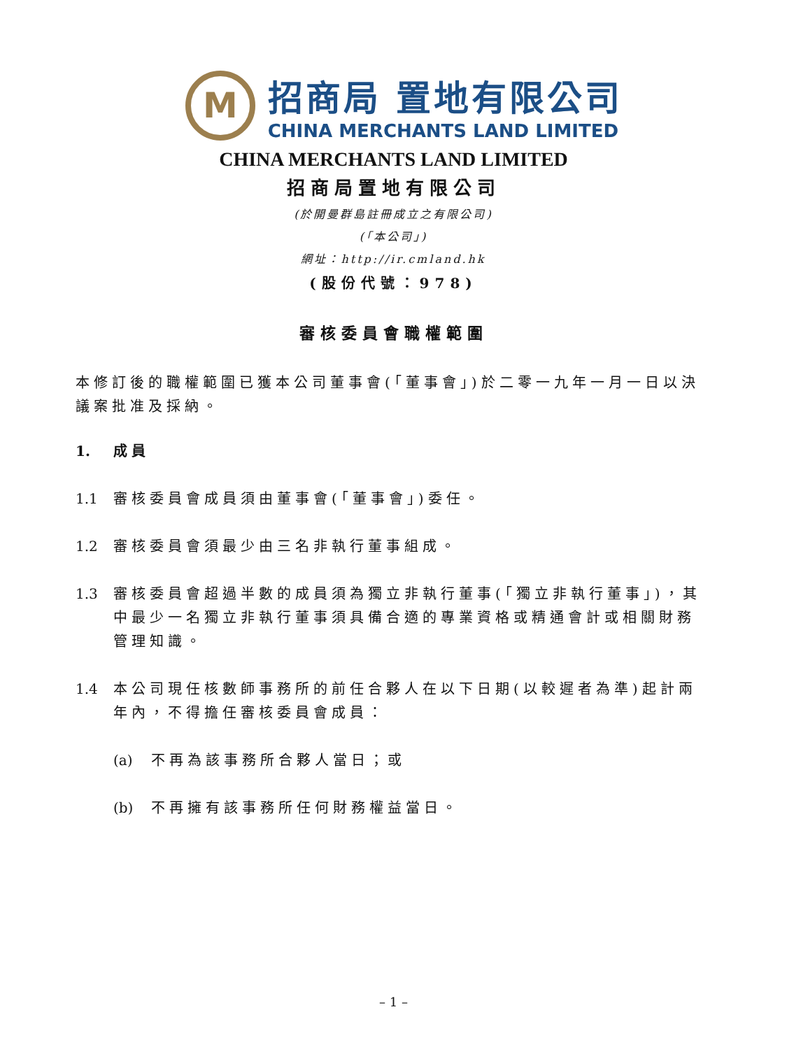M
招商局 置地有限公司
CHINA MERCHANTS LAND LIMITED
CHINA MERCHANTS LAND LIMITED
招商局置地有限公司
(於開曼群島註冊成立之有限公司)
(「本公司」)
網址：http://ir.cmland.hk
(股份代號：978)
審核委員會職權範圍
本修訂後的職權範圍已獲本公司董事會(「董事會」)於二零一九年一月一日以決議案批准及採納。
1. 成員
1.1 審核委員會成員須由董事會(「董事會」)委任。
1.2 審核委員會須最少由三名非執行董事組成。
1.3 審核委員會超過半數的成員須為獨立非執行董事(「獨立非執行董事」)，其中最少一名獨立非執行董事須具備合適的專業資格或精通會計或相關財務管理知識。
1.4 本公司現任核數師事務所的前任合夥人在以下日期(以較遲者為準)起計兩年內，不得擔任審核委員會成員：
(a) 不再為該事務所合夥人當日；或
(b) 不再擁有該事務所任何財務權益當日。
– 1 –